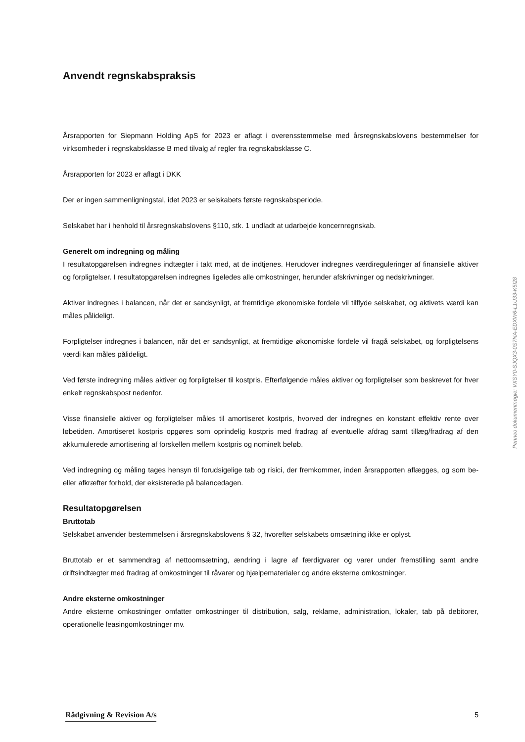Anvendt regnskabspraksis
Årsrapporten for Siepmann Holding ApS for 2023 er aflagt i overensstemmelse med årsregnskabslovens bestemmelser for virksomheder i regnskabsklasse B med tilvalg af regler fra regnskabsklasse C.
Årsrapporten for 2023 er aflagt i DKK
Der er ingen sammenligningstal, idet 2023 er selskabets første regnskabsperiode.
Selskabet har i henhold til årsregnskabslovens §110, stk. 1 undladt at udarbejde koncernregnskab.
Generelt om indregning og måling
I resultatopgørelsen indregnes indtægter i takt med, at de indtjenes. Herudover indregnes værdireguleringer af finansielle aktiver og forpligtelser. I resultatopgørelsen indregnes ligeledes alle omkostninger, herunder afskrivninger og nedskrivninger.
Aktiver indregnes i balancen, når det er sandsynligt, at fremtidige økonomiske fordele vil tilflyde selskabet, og aktivets værdi kan måles pålideligt.
Forpligtelser indregnes i balancen, når det er sandsynligt, at fremtidige økonomiske fordele vil fragå selskabet, og forpligtelsens værdi kan måles pålideligt.
Ved første indregning måles aktiver og forpligtelser til kostpris. Efterfølgende måles aktiver og forpligtelser som beskrevet for hver enkelt regnskabspost nedenfor.
Visse finansielle aktiver og forpligtelser måles til amortiseret kostpris, hvorved der indregnes en konstant effektiv rente over løbetiden. Amortiseret kostpris opgøres som oprindelig kostpris med fradrag af eventuelle afdrag samt tillæg/fradrag af den akkumulerede amortisering af forskellen mellem kostpris og nominelt beløb.
Ved indregning og måling tages hensyn til forudsigelige tab og risici, der fremkommer, inden årsrapporten aflægges, og som be- eller afkræfter forhold, der eksisterede på balancedagen.
Resultatopgørelsen
Bruttotab
Selskabet anvender bestemmelsen i årsregnskabslovens § 32, hvorefter selskabets omsætning ikke er oplyst.
Bruttotab er et sammendrag af nettoomsætning, ændring i lagre af færdigvarer og varer under fremstilling samt andre driftsindtægter med fradrag af omkostninger til råvarer og hjælpematerialer og andre eksterne omkostninger.
Andre eksterne omkostninger
Andre eksterne omkostninger omfatter omkostninger til distribution, salg, reklame, administration, lokaler, tab på debitorer, operationelle leasingomkostninger mv.
Penneo dokumentnøgle: VXSY0-SJQX3-0S7NA-EDXW6-L1U33-K5I28
Rådgivning & Revision A/s 5